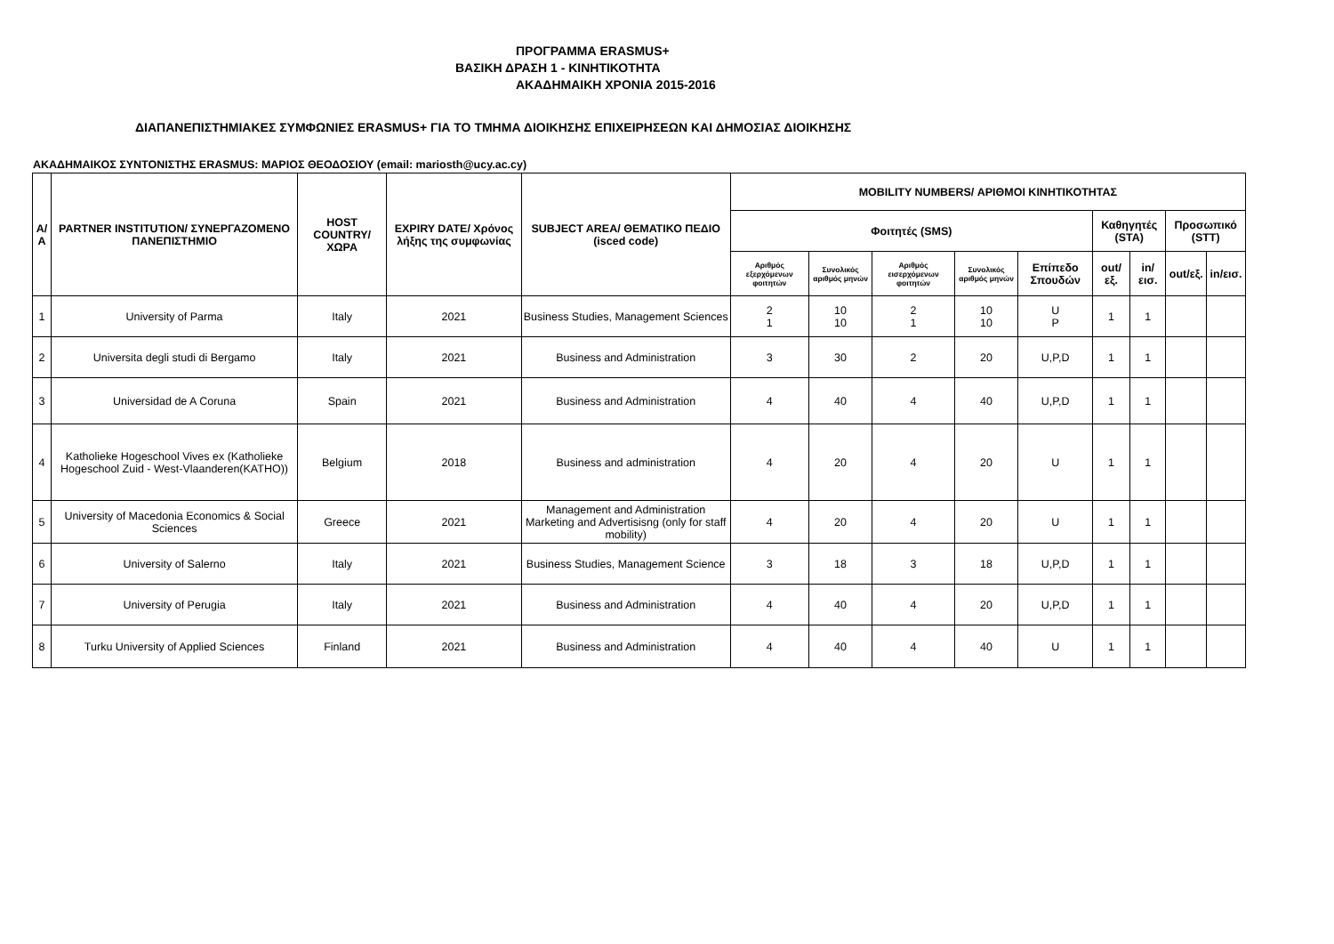ΠΡΟΓΡΑΜΜΑ ERASMUS+
ΒΑΣΙΚΗ ΔΡΑΣΗ 1 - ΚΙΝΗΤΙΚΟΤΗΤΑ
ΑΚΑΔΗΜΑΙΚΗ ΧΡΟΝΙΑ 2015-2016
ΔΙΑΠΑΝΕΠΙΣΤΗΜΙΑΚΕΣ ΣΥΜΦΩΝΙΕΣ ERASMUS+ ΓΙΑ ΤΟ ΤΜΗΜΑ ΔΙΟΙΚΗΣΗΣ ΕΠΙΧΕΙΡΗΣΕΩΝ ΚΑΙ ΔΗΜΟΣΙΑΣ ΔΙΟΙΚΗΣΗΣ
ΑΚΑΔΗΜΑΙΚΟΣ ΣΥΝΤΟΝΙΣΤΗΣ ERASMUS: ΜΑΡΙΟΣ ΘΕΟΔΟΣΙΟΥ (email: mariosth@ucy.ac.cy)
| Α/Α | PARTNER INSTITUTION/ ΣΥΝΕΡΓΑΖΟΜΕΝΟ ΠΑΝΕΠΙΣΤΗΜΙΟ | HOST COUNTRY/ ΧΩΡΑ | EXPIRY DATE/ Χρόνος λήξης της συμφωνίας | SUBJECT AREA/ ΘΕΜΑΤΙΚΟ ΠΕΔΙΟ (isced code) | MOBILITY NUMBERS/ ΑΡΙΘΜΟΙ ΚΙΝΗΤΙΚΟΤΗΤΑΣ | | | | | | | | |
| --- | --- | --- | --- | --- | --- | --- | --- | --- | --- | --- | --- | --- | --- |
| | | | | | Φοιτητές (SMS) | | | | | Καθηγητές (STA) | | Προσωπικό (STT) | |
| | | | | | Αριθμός εξερχόμενων φοιτητών | Συνολικός αριθμός μηνών | Αριθμός εισερχόμενων φοιτητών | Συνολικός αριθμός μηνών | Επίπεδο Σπουδών | out/εξ. | in/εισ. | out/εξ. | in/εισ. |
| 1 | University of Parma | Italy | 2021 | Business Studies, Management Sciences | 2 1 | 10 10 | 2 1 | 10 10 | U P | 1 | 1 | | |
| 2 | Universita degli studi di Bergamo | Italy | 2021 | Business and Administration | 3 | 30 | 2 | 20 | U,P,D | 1 | 1 | | |
| 3 | Universidad de A Coruna | Spain | 2021 | Business and Administration | 4 | 40 | 4 | 40 | U,P,D | 1 | 1 | | |
| 4 | Katholieke Hogeschool Vives ex (Katholieke Hogeschool Zuid - West-Vlaanderen(KATHO)) | Belgium | 2018 | Business and administration | 4 | 20 | 4 | 20 | U | 1 | 1 | | |
| 5 | University of Macedonia Economics & Social Sciences | Greece | 2021 | Management and Administration Marketing and Advertisisng (only for staff mobility) | 4 | 20 | 4 | 20 | U | 1 | 1 | | |
| 6 | University of Salerno | Italy | 2021 | Business Studies, Management Science | 3 | 18 | 3 | 18 | U,P,D | 1 | 1 | | |
| 7 | University of Perugia | Italy | 2021 | Business and Administration | 4 | 40 | 4 | 20 | U,P,D | 1 | 1 | | |
| 8 | Turku University of Applied Sciences | Finland | 2021 | Business and Administration | 4 | 40 | 4 | 40 | U | 1 | 1 | | |